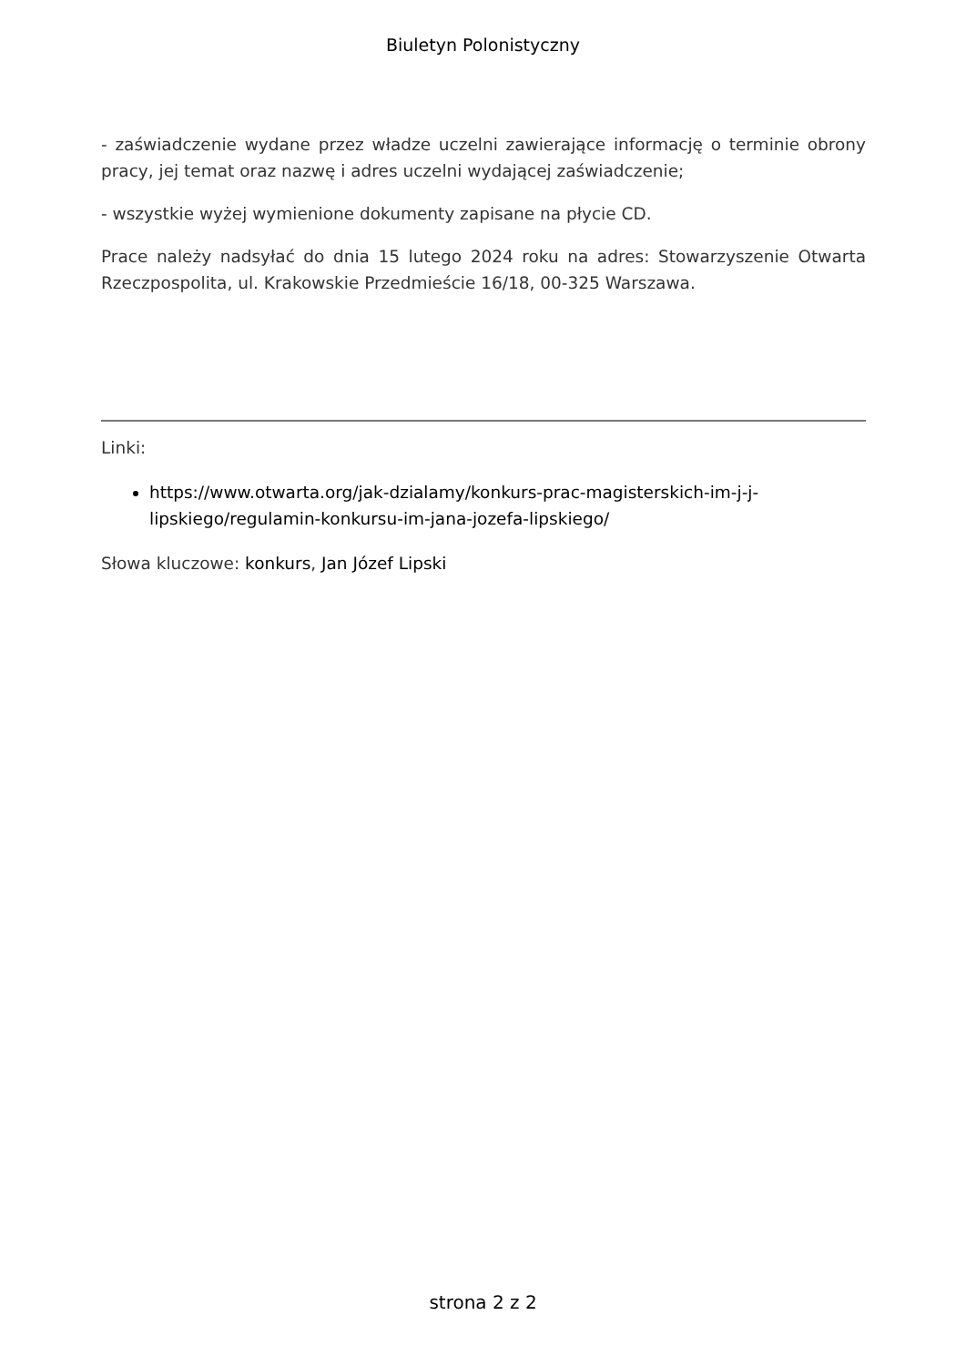Biuletyn Polonistyczny
- zaświadczenie wydane przez władze uczelni zawierające informację o terminie obrony pracy, jej temat oraz nazwę i adres uczelni wydającej zaświadczenie;
- wszystkie wyżej wymienione dokumenty zapisane na płycie CD.
Prace należy nadsyłać do dnia 15 lutego 2024 roku na adres: Stowarzyszenie Otwarta Rzeczpospolita, ul. Krakowskie Przedmieście 16/18, 00-325 Warszawa.
Linki:
https://www.otwarta.org/jak-dzialamy/konkurs-prac-magisterskich-im-j-j-lipskiego/regulamin-konkursu-im-jana-jozefa-lipskiego/
Słowa kluczowe: konkurs, Jan Józef Lipski
strona 2 z 2